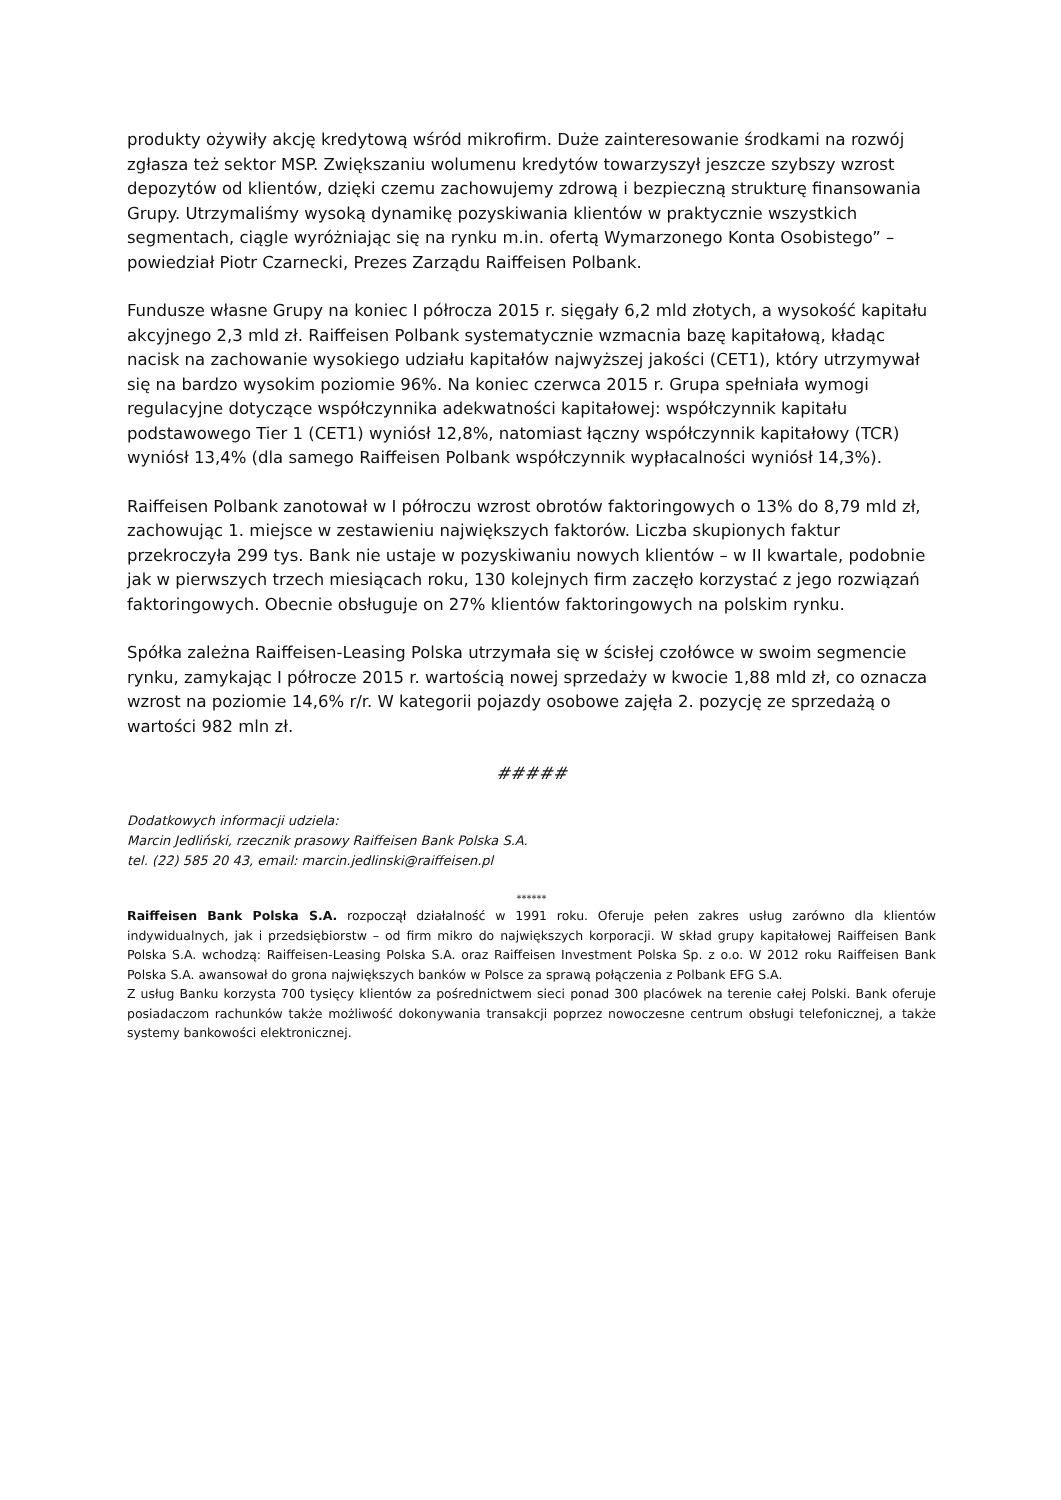produkty ożywiły akcję kredytową wśród mikrofirm. Duże zainteresowanie środkami na rozwój zgłasza też sektor MSP. Zwiększaniu wolumenu kredytów towarzyszył jeszcze szybszy wzrost depozytów od klientów, dzięki czemu zachowujemy zdrową i bezpieczną strukturę finansowania Grupy. Utrzymaliśmy wysoką dynamikę pozyskiwania klientów w praktycznie wszystkich segmentach, ciągle wyróżniając się na rynku m.in. ofertą Wymarzonego Konta Osobistego” – powiedział Piotr Czarnecki, Prezes Zarządu Raiffeisen Polbank.
Fundusze własne Grupy na koniec I półrocza 2015 r. sięgały 6,2 mld złotych, a wysokość kapitału akcyjnego 2,3 mld zł. Raiffeisen Polbank systematycznie wzmacnia bazę kapitałową, kładąc nacisk na zachowanie wysokiego udziału kapitałów najwyższej jakości (CET1), który utrzymywał się na bardzo wysokim poziomie 96%. Na koniec czerwca 2015 r. Grupa spełniała wymogi regulacyjne dotyczące współczynnika adekwatności kapitałowej: współczynnik kapitału podstawowego Tier 1 (CET1) wyniósł 12,8%, natomiast łączny współczynnik kapitałowy (TCR) wyniósł 13,4% (dla samego Raiffeisen Polbank współczynnik wypłacalności wyniósł 14,3%).
Raiffeisen Polbank zanotował w I półroczu wzrost obrotów faktoringowych o 13% do 8,79 mld zł, zachowując 1. miejsce w zestawieniu największych faktorów. Liczba skupionych faktur przekroczyła 299 tys. Bank nie ustaje w pozyskiwaniu nowych klientów – w II kwartale, podobnie jak w pierwszych trzech miesiącach roku, 130 kolejnych firm zaczęło korzystać z jego rozwiązań faktoringowych. Obecnie obsługuje on 27% klientów faktoringowych na polskim rynku.
Spółka zależna Raiffeisen-Leasing Polska utrzymała się w ścisłej czołówce w swoim segmencie rynku, zamykając I półrocze 2015 r. wartością nowej sprzedaży w kwocie 1,88 mld zł, co oznacza wzrost na poziomie 14,6% r/r. W kategorii pojazdy osobowe zajęła 2. pozycję ze sprzedażą o wartości 982 mln zł.
#####
Dodatkowych informacji udziela:
Marcin Jedliński, rzecznik prasowy Raiffeisen Bank Polska S.A.
tel. (22) 585 20 43, email: marcin.jedlinski@raiffeisen.pl
******
Raiffeisen Bank Polska S.A. rozpoczął działalność w 1991 roku. Oferuje pełen zakres usług zarówno dla klientów indywidualnych, jak i przedsiębiorstw – od firm mikro do największych korporacji. W skład grupy kapitałowej Raiffeisen Bank Polska S.A. wchodzą: Raiffeisen-Leasing Polska S.A. oraz Raiffeisen Investment Polska Sp. z o.o. W 2012 roku Raiffeisen Bank Polska S.A. awansował do grona największych banków w Polsce za sprawą połączenia z Polbank EFG S.A.
Z usług Banku korzysta 700 tysięcy klientów za pośrednictwem sieci ponad 300 placówek na terenie całej Polski. Bank oferuje posiadaczom rachunków także możliwość dokonywania transakcji poprzez nowoczesne centrum obsługi telefonicznej, a także systemy bankowości elektronicznej.